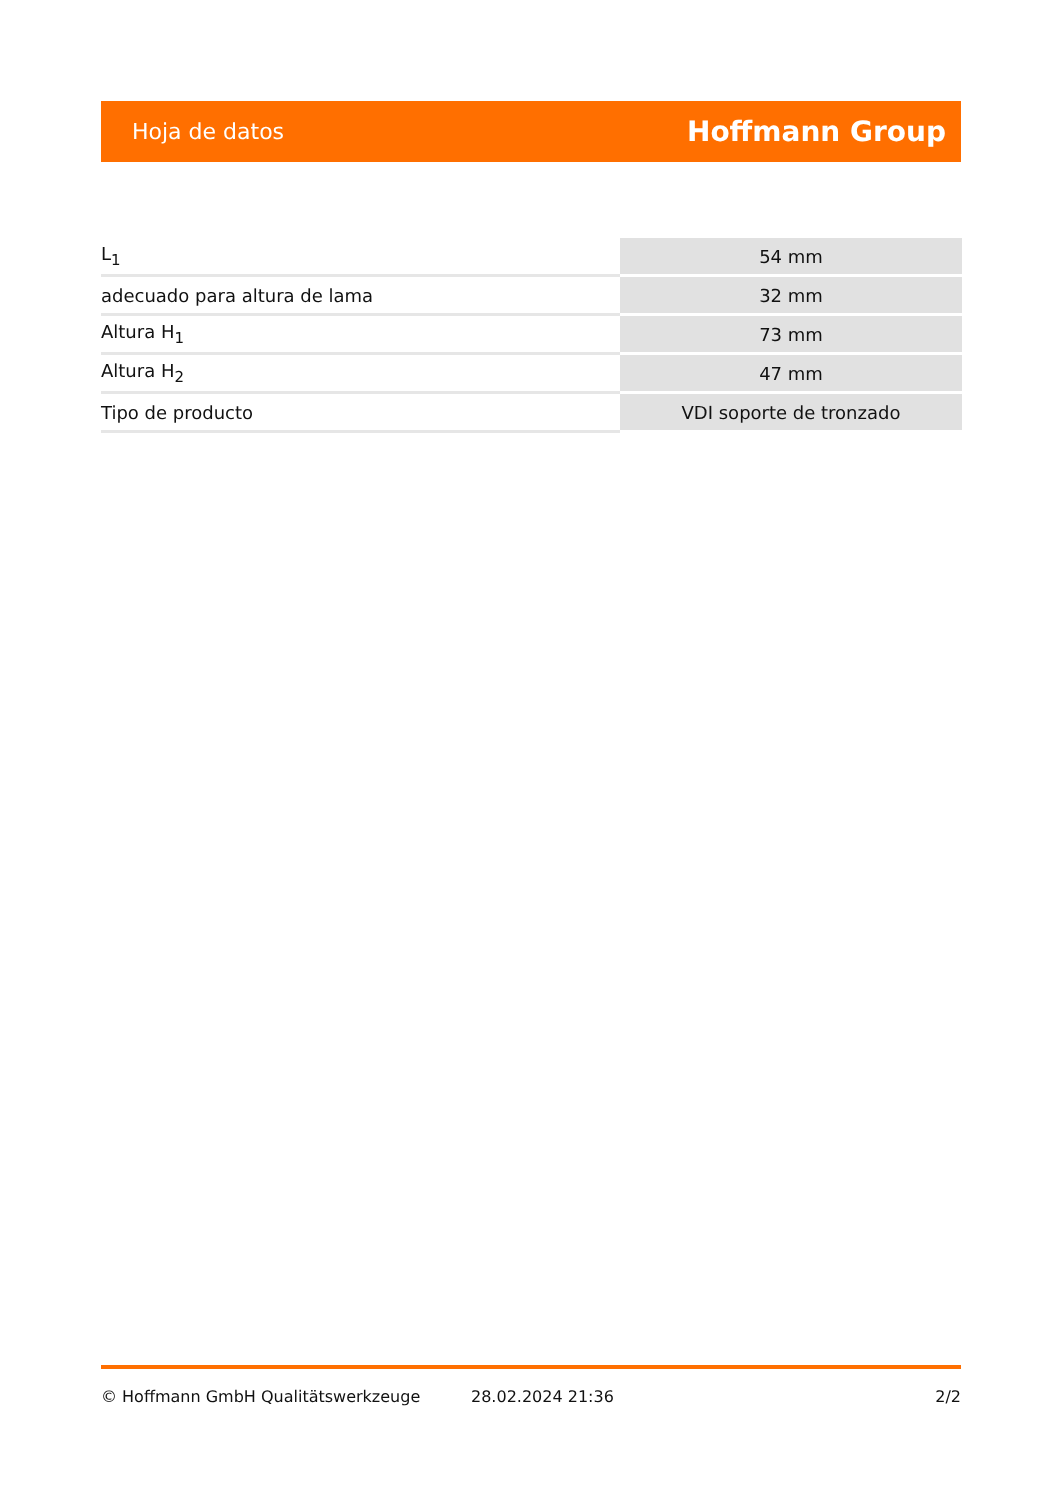Hoja de datos Hoffmann Group
| L<sub>1</sub> | 54 mm |
| adecuado para altura de lama | 32 mm |
| Altura H<sub>1</sub> | 73 mm |
| Altura H<sub>2</sub> | 47 mm |
| Tipo de producto | VDI soporte de tronzado |
© Hoffmann GmbH Qualitätswerkzeuge 28.02.2024 21:36 2/2